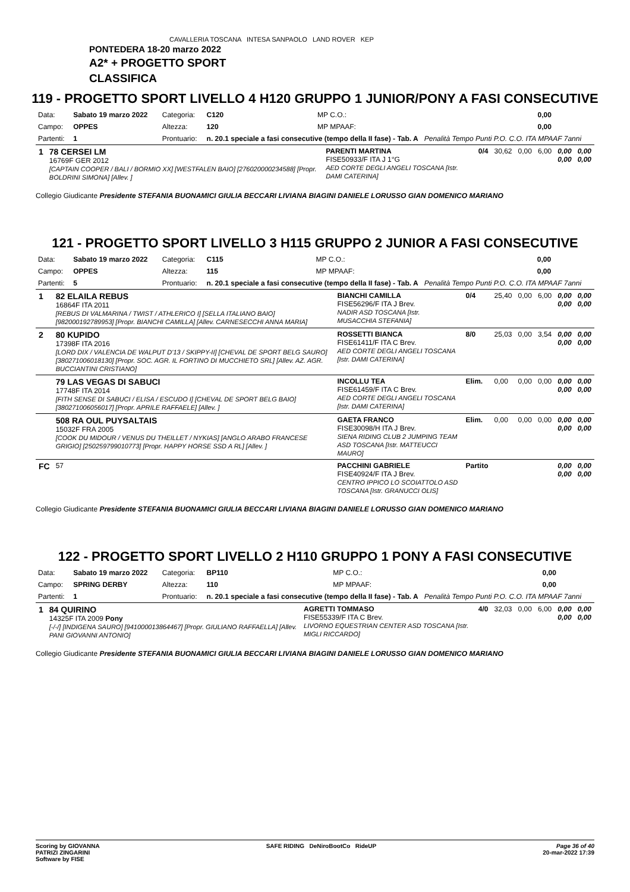CAVALLERIA TOSCANA INTESA SANPAOLO LAND ROVER KEP
PONTEDERA 18-20 marzo 2022
A2* + PROGETTO SPORT
CLASSIFICA
119 - PROGETTO SPORT LIVELLO 4 H120 GRUPPO 1 JUNIOR/PONY A FASI CONSECUTIVE
| Data: | Sabato 19 marzo 2022 | Categoria: | C120 | MP C.O.: | 0,00 |
| Campo: | OPPES | Altezza: | 120 | MP MPAAF: | 0,00 |
| Partenti: | 1 | Prontuario: | n. 20.1 speciale a fasi consecutive (tempo della II fase) - Tab. A Penalità Tempo Punti P.O. C.O. ITA MPAAF 7anni | | |
| 1 | 78 CERSEI LM 16769F GER 2012 [CAPTAIN COOPER / BALI / BORMIO XX] [WESTFALEN BAIO] [276020000234588] [Propr. BOLDRINI SIMONA] [Allev. ] | PARENTI MARTINA FISE50933/F ITA J 1°G AED CORTE DEGLI ANGELI TOSCANA [Istr. DAMI CATERINA] | 0/4 | 30,62 | 0,00 | 6,00 | 0,00 0,00 | 0,00 0,00 |
Collegio Giudicante Presidente STEFANIA BUONAMICI GIULIA BECCARI LIVIANA BIAGINI DANIELE LORUSSO GIAN DOMENICO MARIANO
121 - PROGETTO SPORT LIVELLO 3 H115 GRUPPO 2 JUNIOR A FASI CONSECUTIVE
| Data: | Sabato 19 marzo 2022 | Categoria: | C115 | MP C.O.: | 0,00 |
| Campo: | OPPES | Altezza: | 115 | MP MPAAF: | 0,00 |
| Partenti: | 5 | Prontuario: | n. 20.1 speciale a fasi consecutive (tempo della II fase) - Tab. A Penalità Tempo Punti P.O. C.O. ITA MPAAF 7anni | | |
| 1 | 82 ELAILA REBUS 16864F ITA 2011 [REBUS DI VALMARINA / TWIST / ATHLERICO I] [SELLA ITALIANO BAIO] [982000192789953] [Propr. BIANCHI CAMILLA] [Allev. CARNESECCHI ANNA MARIA] | BIANCHI CAMILLA FISE56296/F ITA J Brev. NADIR ASD TOSCANA [Istr. MUSACCHIA STEFANIA] | 0/4 | 25,40 | 0,00 | 6,00 | 0,00 0,00 | 0,00 0,00 |
| 2 | 80 KUPIDO 17398F ITA 2016 [LORD DIX / VALENCIA DE WALPUT D'13 / SKIPPY-II] [CHEVAL DE SPORT BELG SAURO] [380271006018130] [Propr. SOC. AGR. IL FORTINO DI MUCCHIETO SRL] [Allev. AZ. AGR. BUCCIANTINI CRISTIANO] | ROSSETTI BIANCA FISE61411/F ITA C Brev. AED CORTE DEGLI ANGELI TOSCANA [Istr. DAMI CATERINA] | 8/0 | 25,03 | 0,00 | 3,54 | 0,00 0,00 | 0,00 0,00 |
| | 79 LAS VEGAS DI SABUCI 17748F ITA 2014 [FITH SENSE DI SABUCI / ELISA / ESCUDO I] [CHEVAL DE SPORT BELG BAIO] [380271006056017] [Propr. APRILE RAFFAELE] [Allev. ] | INCOLLU TEA FISE61459/F ITA C Brev. AED CORTE DEGLI ANGELI TOSCANA [Istr. DAMI CATERINA] | Elim. | 0,00 | 0,00 | 0,00 | 0,00 0,00 | 0,00 0,00 |
| | 508 RA OUL PUYSALTAIS 15032F FRA 2005 [COOK DU MIDOUR / VENUS DU THEILLET / NYKIAS] [ANGLO ARABO FRANCESE GRIGIO] [250259799010773] [Propr. HAPPY HORSE SSD A RL] [Allev. ] | GAETA FRANCO FISE30098/H ITA J Brev. SIENA RIDING CLUB 2 JUMPING TEAM ASD TOSCANA [Istr. MATTEUCCI MAURO] | Elim. | 0,00 | 0,00 | 0,00 | 0,00 0,00 | 0,00 0,00 |
| FC | 57 | PACCHINI GABRIELE FISE40924/F ITA J Brev. CENTRO IPPICO LO SCOIATTOLO ASD TOSCANA [Istr. GRANUCCI OLIS] | Partito | | | | 0,00 0,00 | 0,00 0,00 |
Collegio Giudicante Presidente STEFANIA BUONAMICI GIULIA BECCARI LIVIANA BIAGINI DANIELE LORUSSO GIAN DOMENICO MARIANO
122 - PROGETTO SPORT LIVELLO 2 H110 GRUPPO 1 PONY A FASI CONSECUTIVE
| Data: | Sabato 19 marzo 2022 | Categoria: | BP110 | MP C.O.: | 0,00 |
| Campo: | SPRING DERBY | Altezza: | 110 | MP MPAAF: | 0,00 |
| Partenti: | 1 | Prontuario: | n. 20.1 speciale a fasi consecutive (tempo della II fase) - Tab. A Penalità Tempo Punti P.O. C.O. ITA MPAAF 7anni | | |
| 1 | 84 QUIRINO 14325F ITA 2009 Pony [-/-/] [INDIGENA SAURO] [941000013864467] [Propr. GIULIANO RAFFAELLA] [Allev. PANI GIOVANNI ANTONIO] | AGRETTI TOMMASO FISE55339/F ITA C Brev. LIVORNO EQUESTRIAN CENTER ASD TOSCANA [Istr. MIGLI RICCARDO] | 4/0 | 32,03 | 0,00 | 6,00 | 0,00 0,00 | 0,00 0,00 |
Collegio Giudicante Presidente STEFANIA BUONAMICI GIULIA BECCARI LIVIANA BIAGINI DANIELE LORUSSO GIAN DOMENICO MARIANO
Scoring by GIOVANNA
PATRIZI ZINGARINI
Software by FISE
SAFE RIDING DeNiroBootCo RideUP
Page 36 of 40
20-mar-2022 17:39